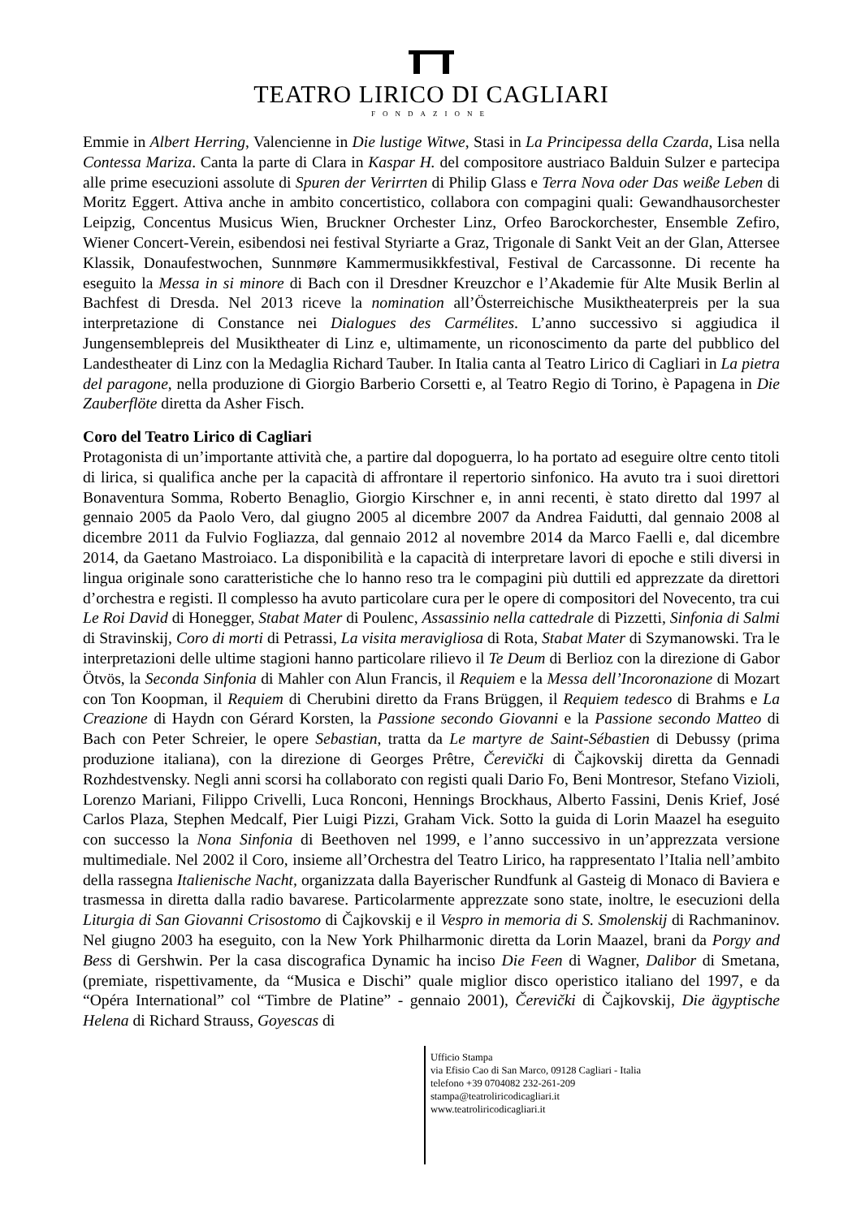TEATRO LIRICO DI CAGLIARI
FONDAZIONE
Emmie in Albert Herring, Valencienne in Die lustige Witwe, Stasi in La Principessa della Czarda, Lisa nella Contessa Mariza. Canta la parte di Clara in Kaspar H. del compositore austriaco Balduin Sulzer e partecipa alle prime esecuzioni assolute di Spuren der Verirrten di Philip Glass e Terra Nova oder Das weiße Leben di Moritz Eggert. Attiva anche in ambito concertistico, collabora con compagini quali: Gewandhausorchester Leipzig, Concentus Musicus Wien, Bruckner Orchester Linz, Orfeo Barockorchester, Ensemble Zefiro, Wiener Concert-Verein, esibendosi nei festival Styriarte a Graz, Trigonale di Sankt Veit an der Glan, Attersee Klassik, Donaufestwochen, Sunnmøre Kammermusikkfestival, Festival de Carcassonne. Di recente ha eseguito la Messa in si minore di Bach con il Dresdner Kreuzchor e l’Akademie für Alte Musik Berlin al Bachfest di Dresda. Nel 2013 riceve la nomination all’Österreichische Musiktheaterpreis per la sua interpretazione di Constance nei Dialogues des Carmélites. L’anno successivo si aggiudica il Jungensemblepreis del Musiktheater di Linz e, ultimamente, un riconoscimento da parte del pubblico del Landestheater di Linz con la Medaglia Richard Tauber. In Italia canta al Teatro Lirico di Cagliari in La pietra del paragone, nella produzione di Giorgio Barberio Corsetti e, al Teatro Regio di Torino, è Papagena in Die Zauberflöte diretta da Asher Fisch.
Coro del Teatro Lirico di Cagliari
Protagonista di un’importante attività che, a partire dal dopoguerra, lo ha portato ad eseguire oltre cento titoli di lirica, si qualifica anche per la capacità di affrontare il repertorio sinfonico. Ha avuto tra i suoi direttori Bonaventura Somma, Roberto Benaglio, Giorgio Kirschner e, in anni recenti, è stato diretto dal 1997 al gennaio 2005 da Paolo Vero, dal giugno 2005 al dicembre 2007 da Andrea Faidutti, dal gennaio 2008 al dicembre 2011 da Fulvio Fogliazza, dal gennaio 2012 al novembre 2014 da Marco Faelli e, dal dicembre 2014, da Gaetano Mastroiaco. La disponibilità e la capacità di interpretare lavori di epoche e stili diversi in lingua originale sono caratteristiche che lo hanno reso tra le compagini più duttili ed apprezzate da direttori d’orchestra e registi. Il complesso ha avuto particolare cura per le opere di compositori del Novecento, tra cui Le Roi David di Honegger, Stabat Mater di Poulenc, Assassinio nella cattedrale di Pizzetti, Sinfonia di Salmi di Stravinskij, Coro di morti di Petrassi, La visita meravigliosa di Rota, Stabat Mater di Szymanowski. Tra le interpretazioni delle ultime stagioni hanno particolare rilievo il Te Deum di Berlioz con la direzione di Gabor Ötvös, la Seconda Sinfonia di Mahler con Alun Francis, il Requiem e la Messa dell’Incoronazione di Mozart con Ton Koopman, il Requiem di Cherubini diretto da Frans Brüggen, il Requiem tedesco di Brahms e La Creazione di Haydn con Gérard Korsten, la Passione secondo Giovanni e la Passione secondo Matteo di Bach con Peter Schreier, le opere Sebastian, tratta da Le martyre de Saint-Sébastien di Debussy (prima produzione italiana), con la direzione di Georges Prêtre, Čerevički di Čajkovskij diretta da Gennadi Rozhdestvensky. Negli anni scorsi ha collaborato con registi quali Dario Fo, Beni Montresor, Stefano Vizioli, Lorenzo Mariani, Filippo Crivelli, Luca Ronconi, Hennings Brockhaus, Alberto Fassini, Denis Krief, José Carlos Plaza, Stephen Medcalf, Pier Luigi Pizzi, Graham Vick. Sotto la guida di Lorin Maazel ha eseguito con successo la Nona Sinfonia di Beethoven nel 1999, e l’anno successivo in un’apprezzata versione multimediale. Nel 2002 il Coro, insieme all’Orchestra del Teatro Lirico, ha rappresentato l’Italia nell’ambito della rassegna Italienische Nacht, organizzata dalla Bayerischer Rundfunk al Gasteig di Monaco di Baviera e trasmessa in diretta dalla radio bavarese. Particolarmente apprezzate sono state, inoltre, le esecuzioni della Liturgia di San Giovanni Crisostomo di Čajkovskij e il Vespro in memoria di S. Smolenskij di Rachmaninov. Nel giugno 2003 ha eseguito, con la New York Philharmonic diretta da Lorin Maazel, brani da Porgy and Bess di Gershwin. Per la casa discografica Dynamic ha inciso Die Feen di Wagner, Dalibor di Smetana, (premiate, rispettivamente, da “Musica e Dischi” quale miglior disco operistico italiano del 1997, e da “Opéra International” col “Timbre de Platine” - gennaio 2001), Čerevički di Čajkovskij, Die ägyptische Helena di Richard Strauss, Goyescas di
Ufficio Stampa
via Efisio Cao di San Marco, 09128 Cagliari - Italia
telefono +39 0704082 232-261-209
stampa@teatroliricodicagliari.it
www.teatroliricodicagliari.it